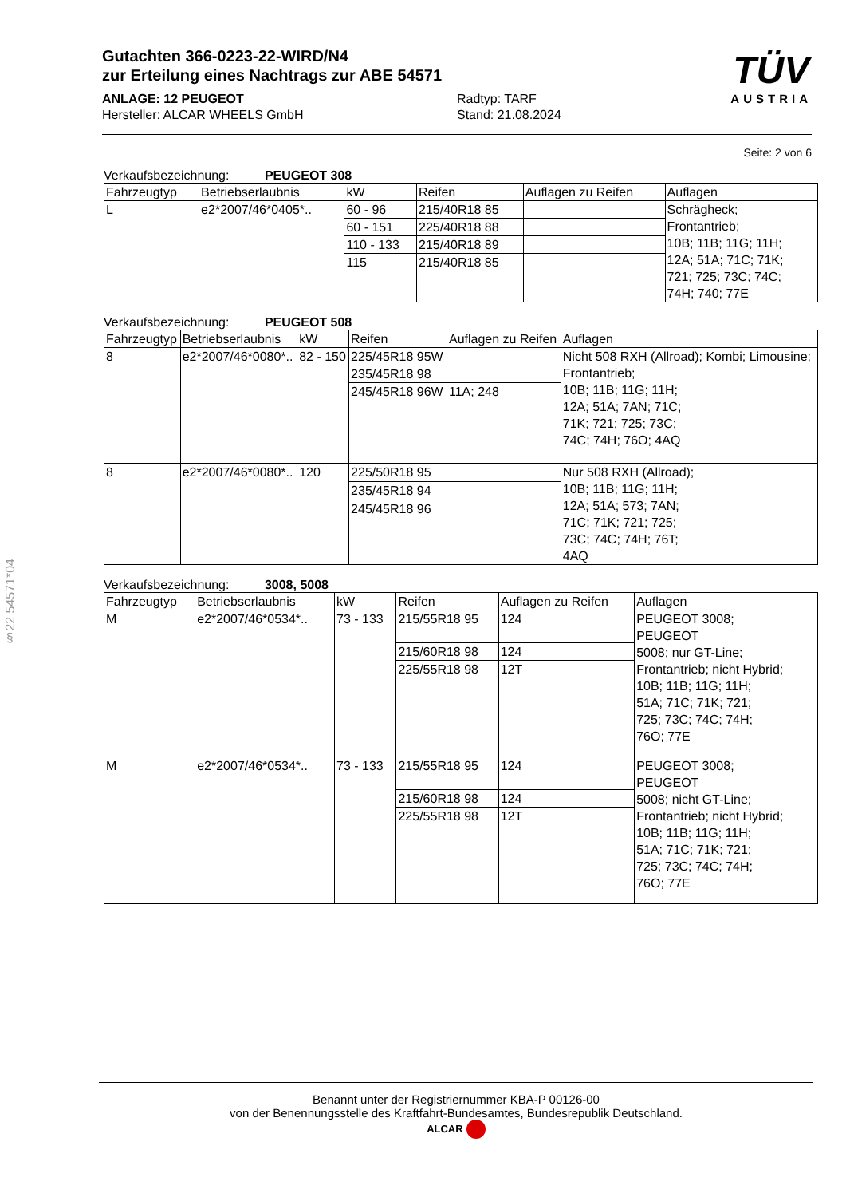Gutachten 366-0223-22-WIRD/N4
zur Erteilung eines Nachtrags zur ABE 54571
ANLAGE: 12 PEUGEOT
Hersteller: ALCAR WHEELS GmbH
Radtyp: TARF
Stand: 21.08.2024
TÜV
AUSTRIA
Seite: 2 von 6
Verkaufsbezeichnung: PEUGEOT 308
| Fahrzeugtyp | Betriebserlaubnis | kW | Reifen | Auflagen zu Reifen | Auflagen |
| --- | --- | --- | --- | --- | --- |
| L | e2*2007/46*0405*.. | 60 - 96 | 215/40R18 85 | | Schrägheck; Frontantrieb; 10B; 11B; 11G; 11H; 12A; 51A; 71C; 71K; 721; 725; 73C; 74C; 74H; 740; 77E |
| | | 60 - 151 | 225/40R18 88 | | |
| | | 110 - 133 | 215/40R18 89 | | |
| | | 115 | 215/40R18 85 | | |
Verkaufsbezeichnung: PEUGEOT 508
| Fahrzeugtyp | Betriebserlaubnis | kW | Reifen | Auflagen zu Reifen | Auflagen |
| --- | --- | --- | --- | --- | --- |
| 8 | e2*2007/46*0080*.. | 82 - 150 | 225/45R18 95W | | Nicht 508 RXH (Allroad); Kombi; Limousine; Frontantrieb; 10B; 11B; 11G; 11H; 12A; 51A; 7AN; 71C; 71K; 721; 725; 73C; 74C; 74H; 76O; 4AQ |
| | | | 235/45R18 98 | | |
| | | | 245/45R18 96W | 11A; 248 | |
| 8 | e2*2007/46*0080*.. | 120 | 225/50R18 95 | | Nur 508 RXH (Allroad); 10B; 11B; 11G; 11H; 12A; 51A; 573; 7AN; 71C; 71K; 721; 725; 73C; 74C; 74H; 76T; 4AQ |
| | | | 235/45R18 94 | | |
| | | | 245/45R18 96 | | |
Verkaufsbezeichnung: 3008, 5008
| Fahrzeugtyp | Betriebserlaubnis | kW | Reifen | Auflagen zu Reifen | Auflagen |
| --- | --- | --- | --- | --- | --- |
| M | e2*2007/46*0534*.. | 73 - 133 | 215/55R18 95 | 124 | PEUGEOT 3008; PEUGEOT 5008; nur GT-Line; Frontantrieb; nicht Hybrid; 10B; 11B; 11G; 11H; 51A; 71C; 71K; 721; 725; 73C; 74C; 74H; 76O; 77E |
| | | | 215/60R18 98 | 124 | |
| | | | 225/55R18 98 | 12T | |
| M | e2*2007/46*0534*.. | 73 - 133 | 215/55R18 95 | 124 | PEUGEOT 3008; PEUGEOT 5008; nicht GT-Line; Frontantrieb; nicht Hybrid; 10B; 11B; 11G; 11H; 51A; 71C; 71K; 721; 725; 73C; 74C; 74H; 76O; 77E |
| | | | 215/60R18 98 | 124 | |
| | | | 225/55R18 98 | 12T | |
§22 54571*04
Benannt unter der Registriernummer KBA-P 00126-00
von der Benennungsstelle des Kraftfahrt-Bundesamtes, Bundesrepublik Deutschland.
ALCAR